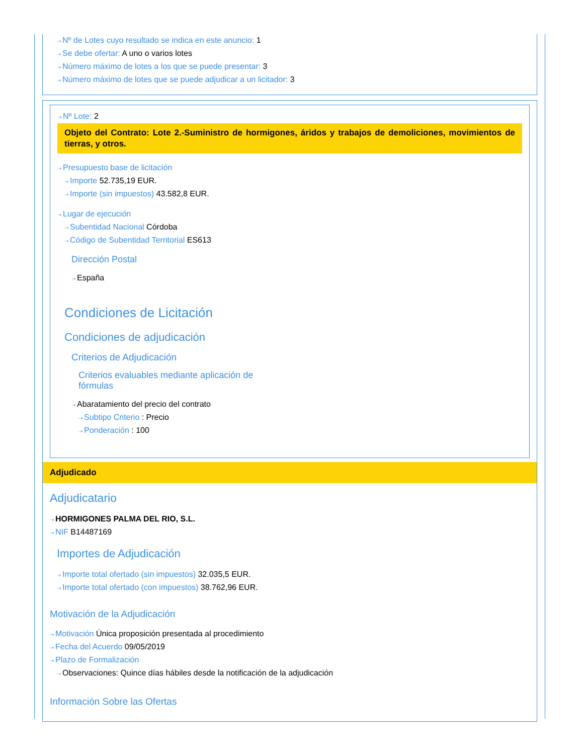⇢ Nº de Lotes cuyo resultado se indica en este anuncio: 1
⇢ Se debe ofertar: A uno o varios lotes
⇢ Número máximo de lotes a los que se puede presentar: 3
⇢ Número máximo de lotes que se puede adjudicar a un licitador: 3
⇢ Nº Lote: 2
Objeto del Contrato: Lote 2.-Suministro de hormigones, áridos y trabajos de demoliciones, movimientos de tierras, y otros.
⇢ Presupuesto base de licitación
⇢ Importe 52.735,19 EUR.
⇢ Importe (sin impuestos) 43.582,8 EUR.
⇢ Lugar de ejecución
⇢ Subentidad Nacional Córdoba
⇢ Código de Subentidad Territorial ES613
Dirección Postal
⇢ España
Condiciones de Licitación
Condiciones de adjudicación
Criterios de Adjudicación
Criterios evaluables mediante aplicación de fórmulas
⇢ Abaratamiento del precio del contrato
⇢ Subtipo Criterio : Precio
⇢ Ponderación : 100
Adjudicado
Adjudicatario
⇢ HORMIGONES PALMA DEL RIO, S.L.
⇢ NIF B14487169
Importes de Adjudicación
⇢ Importe total ofertado (sin impuestos) 32.035,5 EUR.
⇢ Importe total ofertado (con impuestos) 38.762,96 EUR.
Motivación de la Adjudicación
⇢ Motivación Única proposición presentada al procedimiento
⇢ Fecha del Acuerdo 09/05/2019
⇢ Plazo de Formalización
⇢ Observaciones: Quince días hábiles desde la notificación de la adjudicación
Información Sobre las Ofertas